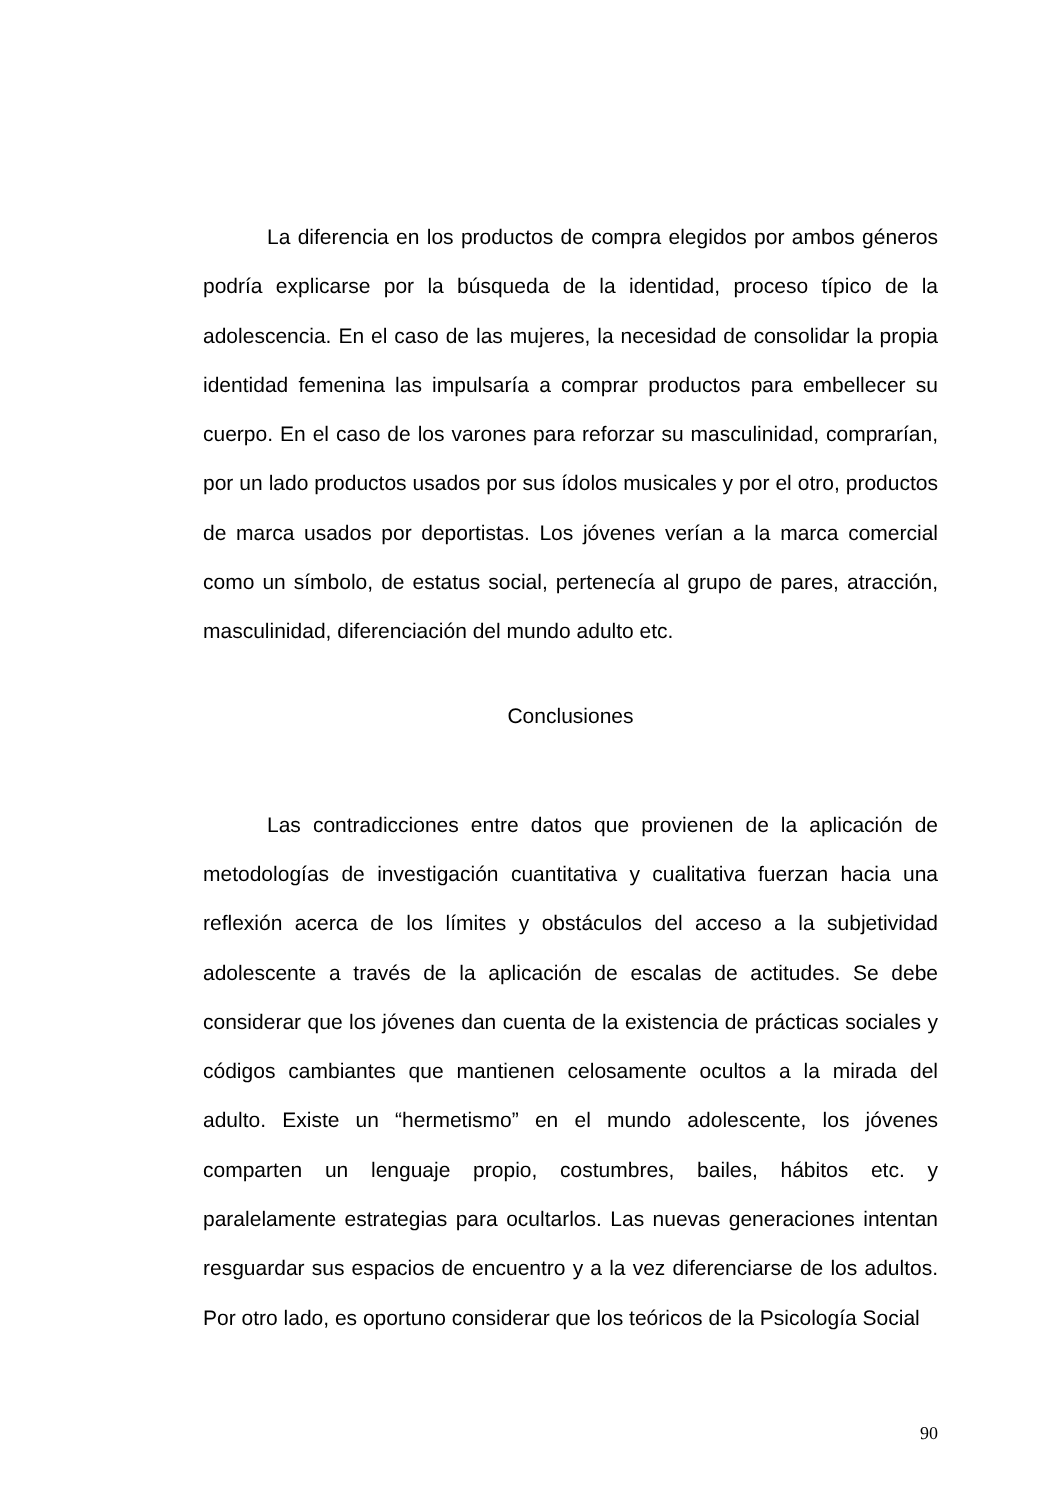La diferencia en los productos de compra elegidos por ambos géneros podría explicarse por la búsqueda de la identidad, proceso típico de la adolescencia. En el caso de las mujeres, la necesidad de consolidar la propia identidad femenina las impulsaría a comprar productos para embellecer su cuerpo. En el caso de los varones para reforzar su masculinidad, comprarían, por un lado productos usados por sus ídolos musicales y por el otro, productos de marca usados por deportistas. Los jóvenes verían a la marca comercial como un símbolo, de estatus social, pertenecía al grupo de pares, atracción, masculinidad, diferenciación del mundo adulto etc.
Conclusiones
Las contradicciones entre datos que provienen de la aplicación de metodologías de investigación cuantitativa y cualitativa fuerzan hacia una reflexión acerca de los límites y obstáculos del acceso a la subjetividad adolescente a través de la aplicación de escalas de actitudes. Se debe considerar que los jóvenes dan cuenta de la existencia de prácticas sociales y códigos cambiantes que mantienen celosamente ocultos a la mirada del adulto. Existe un “hermetismo” en el mundo adolescente, los jóvenes comparten un lenguaje propio, costumbres, bailes, hábitos etc. y paralelamente estrategias para ocultarlos. Las nuevas generaciones intentan resguardar sus espacios de encuentro y a la vez diferenciarse de los adultos. Por otro lado, es oportuno considerar que los teóricos de la Psicología Social
90